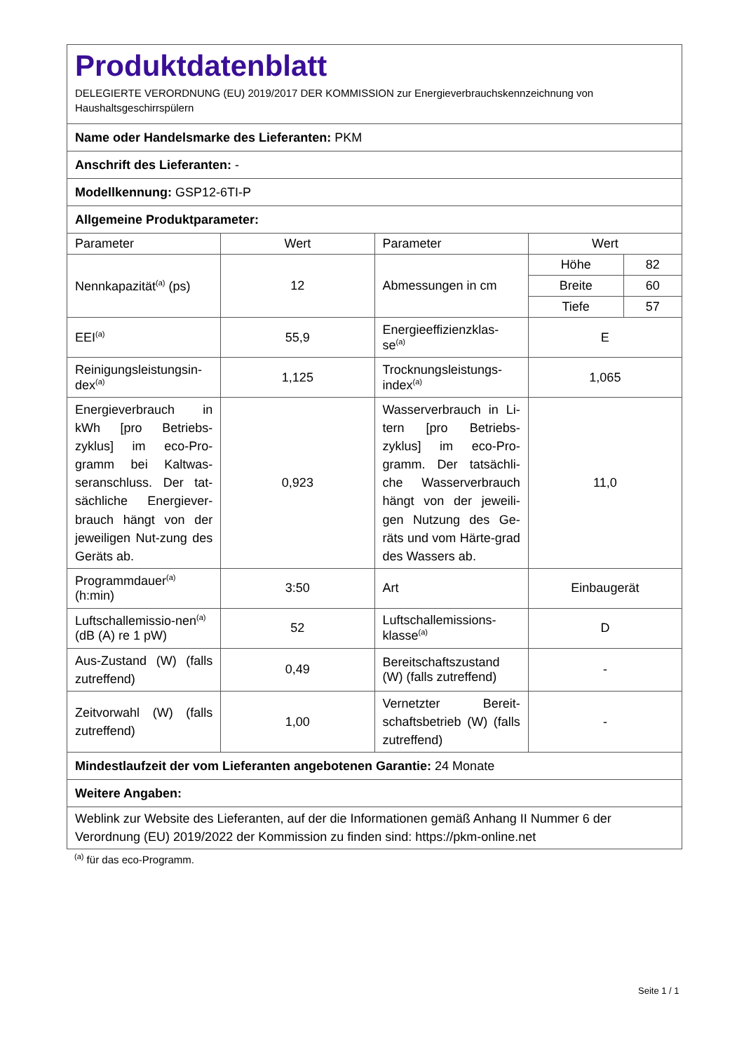| Produktdatenblatt DELEGIERTE VERORDNUNG (EU) 2019/2017 DER KOMMISSION zur Energieverbrauchskennzeichnung von Haushaltsgeschirrspülern | | | | |
| Name oder Handelsmarke des Lieferanten: PKM | | | | |
| Anschrift des Lieferanten: - | | | | |
| Modellkennung: GSP12-6TI-P | | | | |
| Allgemeine Produktparameter: | | | | |
| Parameter | Wert | Parameter | Wert | |
| Nennkapazität<sup>(a)</sup> (ps) | 12 | Abmessungen in cm | Höhe | 82 |
| | | | Breite | 60 |
| | | | Tiefe | 57 |
| EEI<sup>(a)</sup> | 55,9 | Energieeffizienzklas-se<sup>(a)</sup> | E | |
| Reinigungsleistungsin-dex<sup>(a)</sup> | 1,125 | Trocknungsleistungs-index<sup>(a)</sup> | 1,065 | |
| Energieverbrauch in kWh [pro Betriebs-zyklus] im eco-Pro-gramm bei Kaltwas-seranschluss. Der tat-sächliche Energiever-brauch hängt von der jeweiligen Nut-zung des Geräts ab. | 0,923 | Wasserverbrauch in Li-tern [pro Betriebs-zyklus] im eco-Pro-gramm. Der tatsächli-che Wasserverbrauch hängt von der jeweili-gen Nutzung des Ge-räts und vom Härte-grad des Wassers ab. | 11,0 | |
| Programmdauer<sup>(a)</sup> (h:min) | 3:50 | Art | Einbaugerät | |
| Luftschallemissio-nen<sup>(a)</sup> (dB (A) re 1 pW) | 52 | Luftschallemissions-klasse<sup>(a)</sup> | D | |
| Aus-Zustand (W) (falls zutreffend) | 0,49 | Bereitschaftszustand (W) (falls zutreffend) | - | |
| Zeitvorwahl (W) (falls zutreffend) | 1,00 | Vernetzter Bereit-schaftsbetrieb (W) (falls zutreffend) | - | |
| Mindestlaufzeit der vom Lieferanten angebotenen Garantie: 24 Monate | | | | |
| Weitere Angaben: | | | | |
| Weblink zur Website des Lieferanten, auf der die Informationen gemäß Anhang II Nummer 6 der Verordnung (EU) 2019/2022 der Kommission zu finden sind: https://pkm-online.net | | | | |
<sup>(a)</sup> für das eco-Programm.
Seite 1 / 1